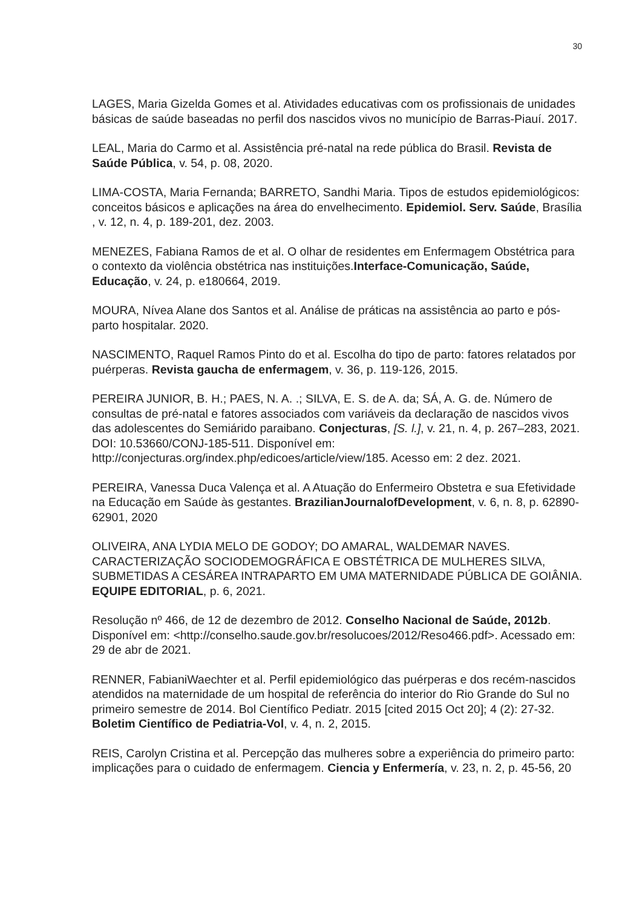30
LAGES, Maria Gizelda Gomes et al. Atividades educativas com os profissionais de unidades básicas de saúde baseadas no perfil dos nascidos vivos no município de Barras-Piauí. 2017.
LEAL, Maria do Carmo et al. Assistência pré-natal na rede pública do Brasil. Revista de Saúde Pública, v. 54, p. 08, 2020.
LIMA-COSTA, Maria Fernanda; BARRETO, Sandhi Maria. Tipos de estudos epidemiológicos: conceitos básicos e aplicações na área do envelhecimento. Epidemiol. Serv. Saúde, Brasília , v. 12, n. 4, p. 189-201, dez. 2003.
MENEZES, Fabiana Ramos de et al. O olhar de residentes em Enfermagem Obstétrica para o contexto da violência obstétrica nas instituições.Interface-Comunicação, Saúde, Educação, v. 24, p. e180664, 2019.
MOURA, Nívea Alane dos Santos et al. Análise de práticas na assistência ao parto e pós-parto hospitalar. 2020.
NASCIMENTO, Raquel Ramos Pinto do et al. Escolha do tipo de parto: fatores relatados por puérperas. Revista gaucha de enfermagem, v. 36, p. 119-126, 2015.
PEREIRA JUNIOR, B. H.; PAES, N. A. .; SILVA, E. S. de A. da; SÁ, A. G. de. Número de consultas de pré-natal e fatores associados com variáveis da declaração de nascidos vivos das adolescentes do Semiárido paraibano. Conjecturas, [S. l.], v. 21, n. 4, p. 267–283, 2021. DOI: 10.53660/CONJ-185-511. Disponível em: http://conjecturas.org/index.php/edicoes/article/view/185. Acesso em: 2 dez. 2021.
PEREIRA, Vanessa Duca Valença et al. A Atuação do Enfermeiro Obstetra e sua Efetividade na Educação em Saúde às gestantes. BrazilianJournalofDevelopment, v. 6, n. 8, p. 62890-62901, 2020
OLIVEIRA, ANA LYDIA MELO DE GODOY; DO AMARAL, WALDEMAR NAVES. CARACTERIZAÇÃO SOCIODEMOGRÁFICA E OBSTÉTRICA DE MULHERES SILVA, SUBMETIDAS A CESÁREA INTRAPARTO EM UMA MATERNIDADE PÚBLICA DE GOIÂNIA. EQUIPE EDITORIAL, p. 6, 2021.
Resolução nº 466, de 12 de dezembro de 2012. Conselho Nacional de Saúde, 2012b. Disponível em: <http://conselho.saude.gov.br/resolucoes/2012/Reso466.pdf>. Acessado em: 29 de abr de 2021.
RENNER, FabianiWaechter et al. Perfil epidemiológico das puérperas e dos recém-nascidos atendidos na maternidade de um hospital de referência do interior do Rio Grande do Sul no primeiro semestre de 2014. Bol Científico Pediatr. 2015 [cited 2015 Oct 20]; 4 (2): 27-32. Boletim Científico de Pediatria-Vol, v. 4, n. 2, 2015.
REIS, Carolyn Cristina et al. Percepção das mulheres sobre a experiência do primeiro parto: implicações para o cuidado de enfermagem. Ciencia y Enfermería, v. 23, n. 2, p. 45-56, 20